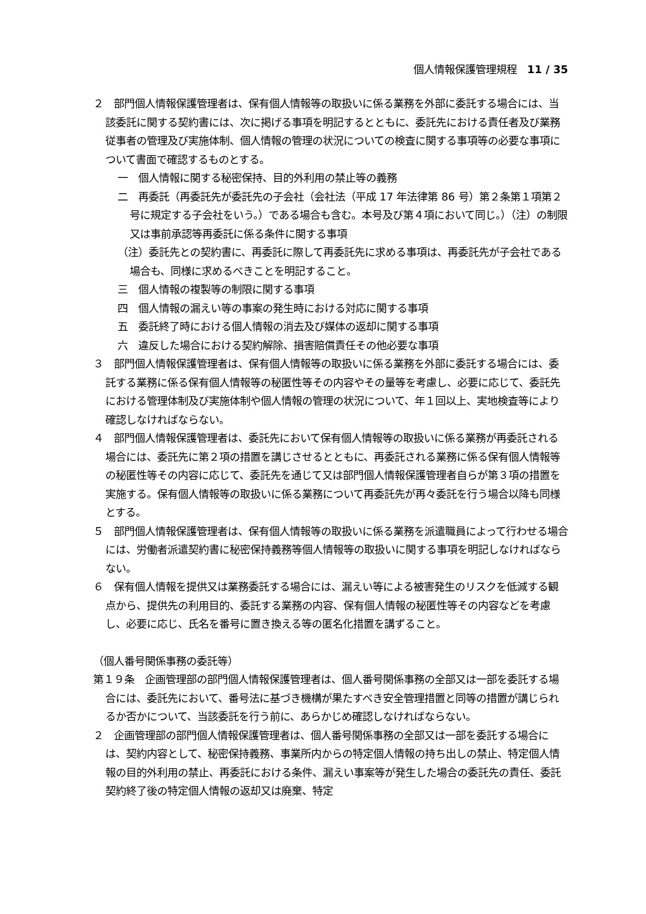個人情報保護管理規程　11 / 35
２　部門個人情報保護管理者は、保有個人情報等の取扱いに係る業務を外部に委託する場合には、当該委託に関する契約書には、次に掲げる事項を明記するとともに、委託先における責任者及び業務従事者の管理及び実施体制、個人情報の管理の状況についての検査に関する事項等の必要な事項について書面で確認するものとする。
一　個人情報に関する秘密保持、目的外利用の禁止等の義務
二　再委託（再委託先が委託先の子会社（会社法（平成 17 年法律第 86 号）第２条第１項第２号に規定する子会社をいう。）である場合も含む。本号及び第４項において同じ。）（注）の制限又は事前承認等再委託に係る条件に関する事項
（注）委託先との契約書に、再委託に際して再委託先に求める事項は、再委託先が子会社である場合も、同様に求めるべきことを明記すること。
三　個人情報の複製等の制限に関する事項
四　個人情報の漏えい等の事案の発生時における対応に関する事項
五　委託終了時における個人情報の消去及び媒体の返却に関する事項
六　違反した場合における契約解除、損害賠償責任その他必要な事項
３　部門個人情報保護管理者は、保有個人情報等の取扱いに係る業務を外部に委託する場合には、委託する業務に係る保有個人情報等の秘匿性等その内容やその量等を考慮し、必要に応じて、委託先における管理体制及び実施体制や個人情報の管理の状況について、年１回以上、実地検査等により確認しなければならない。
４　部門個人情報保護管理者は、委託先において保有個人情報等の取扱いに係る業務が再委託される場合には、委託先に第２項の措置を講じさせるとともに、再委託される業務に係る保有個人情報等の秘匿性等その内容に応じて、委託先を通じて又は部門個人情報保護管理者自らが第３項の措置を実施する。保有個人情報等の取扱いに係る業務について再委託先が再々委託を行う場合以降も同様とする。
５　部門個人情報保護管理者は、保有個人情報等の取扱いに係る業務を派遣職員によって行わせる場合には、労働者派遣契約書に秘密保持義務等個人情報等の取扱いに関する事項を明記しなければならない。
６　保有個人情報を提供又は業務委託する場合には、漏えい等による被害発生のリスクを低減する観点から、提供先の利用目的、委託する業務の内容、保有個人情報の秘匿性等その内容などを考慮し、必要に応じ、氏名を番号に置き換える等の匿名化措置を講ずること。
（個人番号関係事務の委託等）
第１９条　企画管理部の部門個人情報保護管理者は、個人番号関係事務の全部又は一部を委託する場合には、委託先において、番号法に基づき機構が果たすべき安全管理措置と同等の措置が講じられるか否かについて、当該委託を行う前に、あらかじめ確認しなければならない。
２　企画管理部の部門個人情報保護管理者は、個人番号関係事務の全部又は一部を委託する場合には、契約内容として、秘密保持義務、事業所内からの特定個人情報の持ち出しの禁止、特定個人情報の目的外利用の禁止、再委託における条件、漏えい事案等が発生した場合の委託先の責任、委託契約終了後の特定個人情報の返却又は廃棄、特定